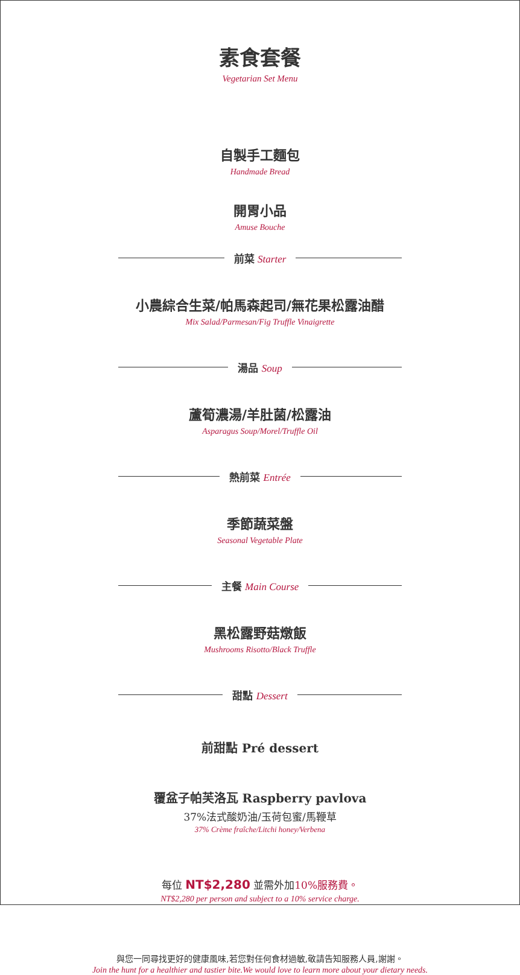素食套餐
Vegetarian Set Menu
自製手工麵包
Handmade Bread
開胃小品
Amuse Bouche
前菜 Starter
小農綜合生菜/帕馬森起司/無花果松露油醋
Mix Salad/Parmesan/Fig Truffle Vinaigrette
湯品 Soup
蘆筍濃湯/羊肚菌/松露油
Asparagus Soup/Morel/Truffle Oil
熱前菜 Entrée
季節蔬菜盤
Seasonal Vegetable Plate
主餐 Main Course
黑松露野菇燉飯
Mushrooms Risotto/Black Truffle
甜點 Dessert
前甜點 Pré dessert
覆盆子帕芙洛瓦 Raspberry pavlova
37%法式酸奶油/玉荷包蜜/馬鞭草
37% Crème fraîche/Litchi honey/Verbena
每位 NT$2,280 並需外加10%服務費。
NT$2,280 per person and subject to a 10% service charge.
與您一同尋找更好的健康風味,若您對任何食材過敏,敬請告知服務人員,謝謝。
Join the hunt for a healthier and tastier bite.We would love to learn more about your dietary needs.